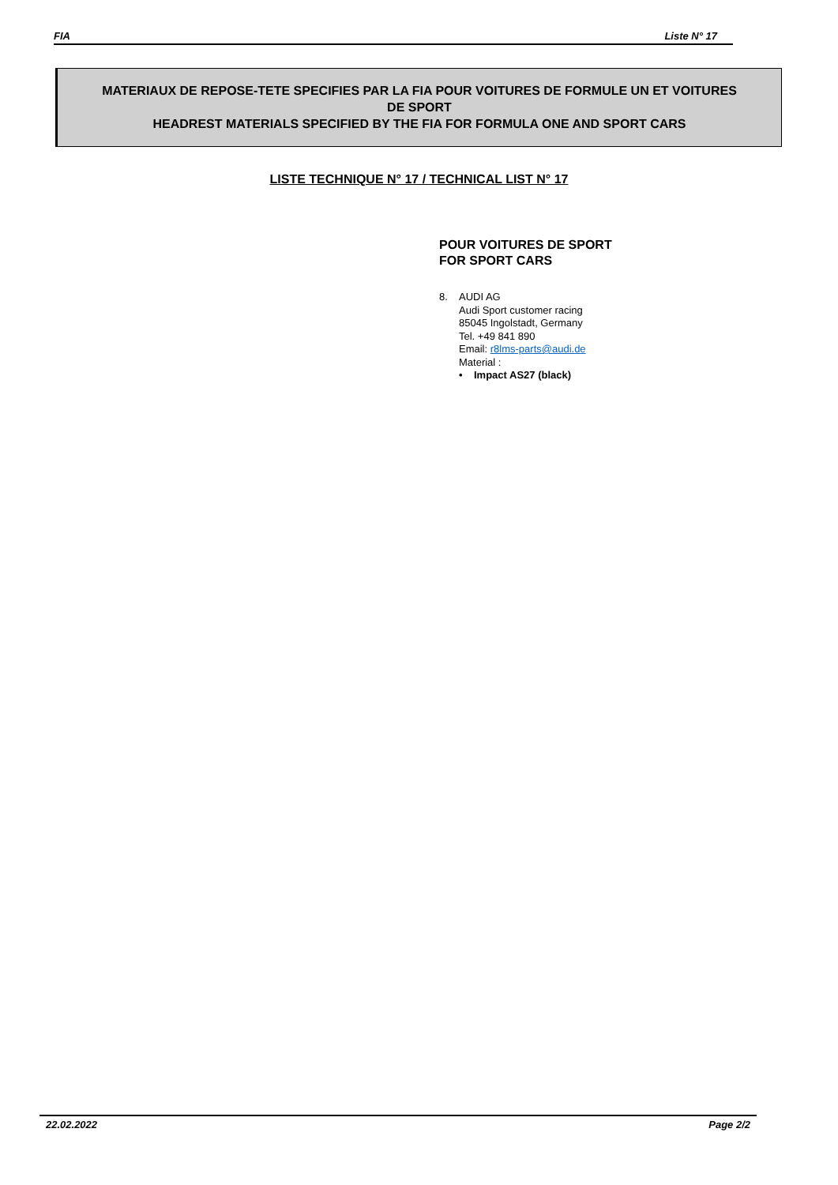FIA Liste N° 17
MATERIAUX DE REPOSE-TETE SPECIFIES PAR LA FIA POUR VOITURES DE FORMULE UN ET VOITURES
DE SPORT
HEADREST MATERIALS SPECIFIED BY THE FIA FOR FORMULA ONE AND SPORT CARS
LISTE TECHNIQUE N° 17 / TECHNICAL LIST N° 17
POUR VOITURES DE SPORT
FOR SPORT CARS
8. AUDI AG
Audi Sport customer racing
85045 Ingolstadt, Germany
Tel. +49 841 890
Email: r8lms-parts@audi.de
Material :
• Impact AS27 (black)
22.02.2022 Page 2/2